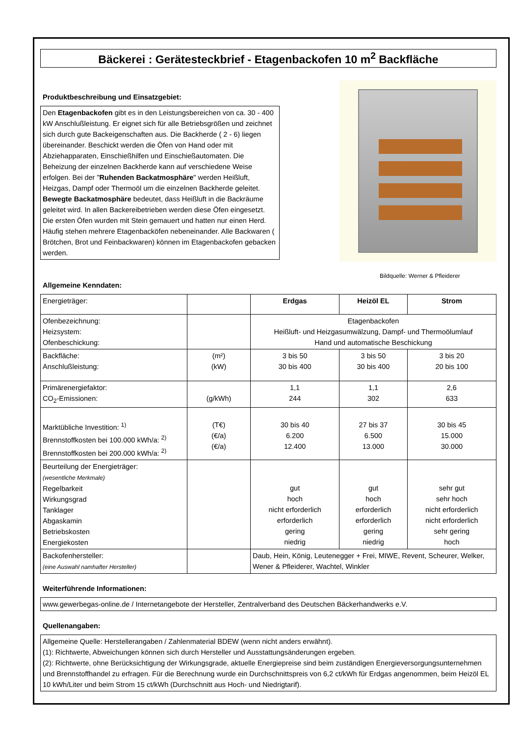Bäckerei : Gerätesteckbrief - Etagenbackofen 10 m<sup>2</sup> Backfläche
Produktbeschreibung und Einsatzgebiet:
Den Etagenbackofen gibt es in den Leistungsbereichen von ca. 30 - 400 kW Anschlußleistung. Er eignet sich für alle Betriebsgrößen und zeichnet sich durch gute Backeigenschaften aus. Die Backherde ( 2 - 6) liegen übereinander. Beschickt werden die Öfen von Hand oder mit Abziehapparaten, Einschießhilfen und Einschießautomaten. Die Beheizung der einzelnen Backherde kann auf verschiedene Weise erfolgen. Bei der "Ruhenden Backatmosphäre" werden Heißluft, Heizgas, Dampf oder Thermoöl um die einzelnen Backherde geleitet. Bewegte Backatmosphäre bedeutet, dass Heißluft in die Backräume geleitet wird. In allen Backereibetrieben werden diese Öfen eingesetzt. Die ersten Öfen wurden mit Stein gemauert und hatten nur einen Herd. Häufig stehen mehrere Etagenbacköfen nebeneinander. Alle Backwaren ( Brötchen, Brot und Feinbackwaren) können im Etagenbackofen gebacken werden.
Bildquelle: Werner & Pfleiderer
Allgemeine Kenndaten:
| Energieträger: | | Erdgas | Heizöl EL | Strom |
| Ofenbezeichnung: Heizsystem: Ofenbeschickung: | | Etagenbackofen Heißluft- und Heizgasumwälzung, Dampf- und Thermoölumlauf Hand und automatische Beschickung | | |
| Backfläche: Anschlußleistung: | (m²) (kW) | 3 bis 50 30 bis 400 | 3 bis 50 30 bis 400 | 3 bis 20 20 bis 100 |
| Primärenergiefaktor: CO<sub>2</sub>-Emissionen: | (g/kWh) | 1,1 244 | 1,1 302 | 2,6 633 |
| Marktübliche Investition: <sup>1)</sup> Brennstoffkosten bei 100.000 kWh/a: <sup>2)</sup> Brennstoffkosten bei 200.000 kWh/a: <sup>2)</sup> | (T€) (€/a) (€/a) | 30 bis 40 6.200 12.400 | 27 bis 37 6.500 13.000 | 30 bis 45 15.000 30.000 |
| Beurteilung der Energieträger: (wesentliche Merkmale) Regelbarkeit Wirkungsgrad Tanklager Abgaskamin Betriebskosten Energiekosten | | gut hoch nicht erforderlich erforderlich gering niedrig | gut hoch erforderlich erforderlich gering niedrig | sehr gut sehr hoch nicht erforderlich nicht erforderlich sehr gering hoch |
| Backofenhersteller: (eine Auswahl namhafter Hersteller) | | Daub, Hein, König, Leutenegger + Frei, MIWE, Revent, Scheurer, Welker, Wener & Pfleiderer, Wachtel, Winkler | | |
Weiterführende Informationen:
www.gewerbegas-online.de / Internetangebote der Hersteller, Zentralverband des Deutschen Bäckerhandwerks e.V.
Quellenangaben:
Allgemeine Quelle: Herstellerangaben / Zahlenmaterial BDEW (wenn nicht anders erwähnt).
(1): Richtwerte, Abweichungen können sich durch Hersteller und Ausstattungsänderungen ergeben.
(2): Richtwerte, ohne Berücksichtigung der Wirkungsgrade, aktuelle Energiepreise sind beim zuständigen Energieversorgungsunternehmen und Brennstoffhandel zu erfragen. Für die Berechnung wurde ein Durchschnittspreis von 6,2 ct/kWh für Erdgas angenommen, beim Heizöl EL 10 kWh/Liter und beim Strom 15 ct/kWh (Durchschnitt aus Hoch- und Niedrigtarif).